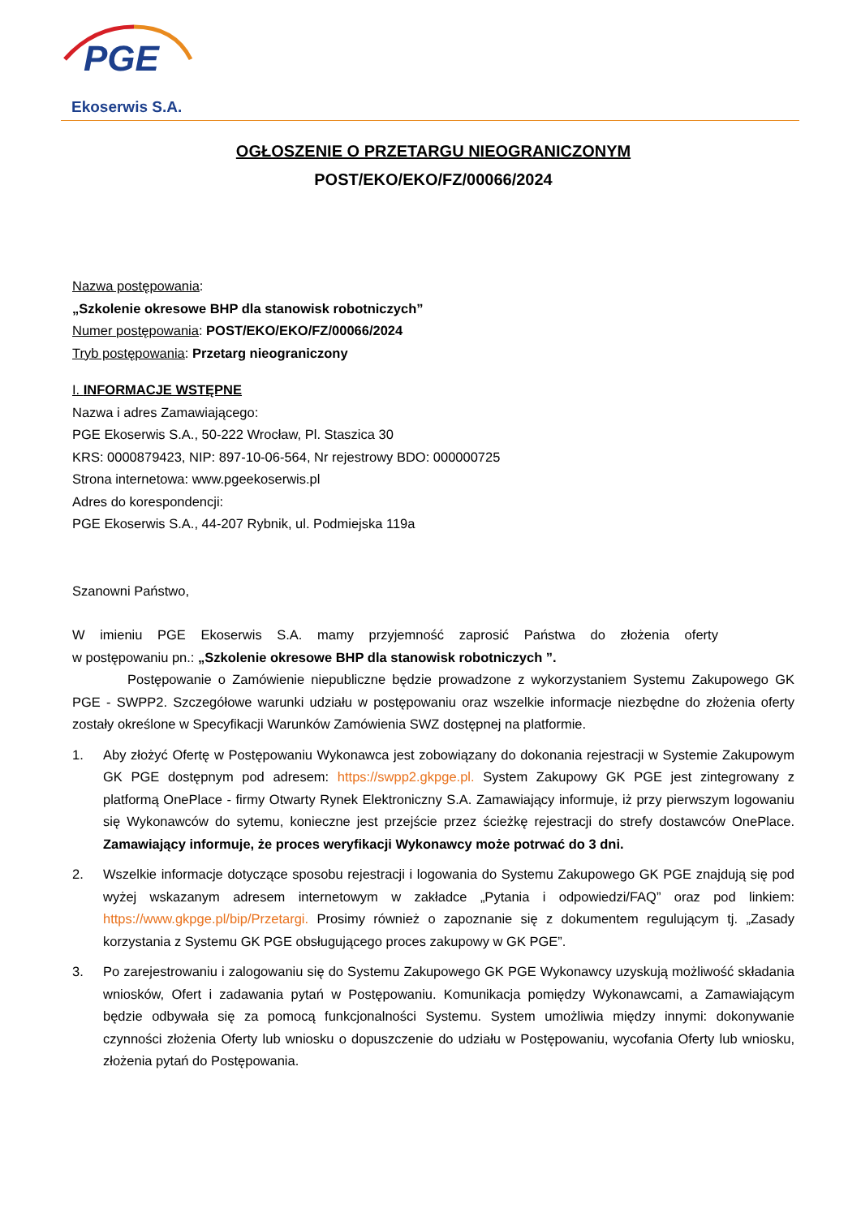PGE
Ekoserwis S.A.
OGŁOSZENIE O PRZETARGU NIEOGRANICZONYM
POST/EKO/EKO/FZ/00066/2024
Nazwa postępowania:
„Szkolenie okresowe BHP dla stanowisk robotniczych”
Numer postępowania: POST/EKO/EKO/FZ/00066/2024
Tryb postępowania: Przetarg nieograniczony
I. INFORMACJE WSTĘPNE
Nazwa i adres Zamawiającego:
PGE Ekoserwis S.A., 50-222 Wrocław, Pl. Staszica 30
KRS: 0000879423, NIP: 897-10-06-564, Nr rejestrowy BDO: 000000725
Strona internetowa: www.pgeekoserwis.pl
Adres do korespondencji:
PGE Ekoserwis S.A., 44-207 Rybnik, ul. Podmiejska 119a
Szanowni Państwo,
W imieniu PGE Ekoserwis S.A. mamy przyjemność zaprosić Państwa do złożenia oferty
w postępowaniu pn.: „Szkolenie okresowe BHP dla stanowisk robotniczych ”.
Postępowanie o Zamówienie niepubliczne będzie prowadzone z wykorzystaniem Systemu Zakupowego GK PGE - SWPP2. Szczegółowe warunki udziału w postępowaniu oraz wszelkie informacje niezbędne do złożenia oferty zostały określone w Specyfikacji Warunków Zamówienia SWZ dostępnej na platformie.
1. Aby złożyć Ofertę w Postępowaniu Wykonawca jest zobowiązany do dokonania rejestracji w Systemie Zakupowym GK PGE dostępnym pod adresem: https://swpp2.gkpge.pl. System Zakupowy GK PGE jest zintegrowany z platformą OnePlace - firmy Otwarty Rynek Elektroniczny S.A. Zamawiający informuje, iż przy pierwszym logowaniu się Wykonawców do sytemu, konieczne jest przejście przez ścieżkę rejestracji do strefy dostawców OnePlace. Zamawiający informuje, że proces weryfikacji Wykonawcy może potrwać do 3 dni.
2. Wszelkie informacje dotyczące sposobu rejestracji i logowania do Systemu Zakupowego GK PGE znajdują się pod wyżej wskazanym adresem internetowym w zakładce „Pytania i odpowiedzi/FAQ” oraz pod linkiem: https://www.gkpge.pl/bip/Przetargi. Prosimy również o zapoznanie się z dokumentem regulującym tj. „Zasady korzystania z Systemu GK PGE obsługującego proces zakupowy w GK PGE”.
3. Po zarejestrowaniu i zalogowaniu się do Systemu Zakupowego GK PGE Wykonawcy uzyskują możliwość składania wniosków, Ofert i zadawania pytań w Postępowaniu. Komunikacja pomiędzy Wykonawcami, a Zamawiającym będzie odbywała się za pomocą funkcjonalności Systemu. System umożliwia między innymi: dokonywanie czynności złożenia Oferty lub wniosku o dopuszczenie do udziału w Postępowaniu, wycofania Oferty lub wniosku, złożenia pytań do Postępowania.